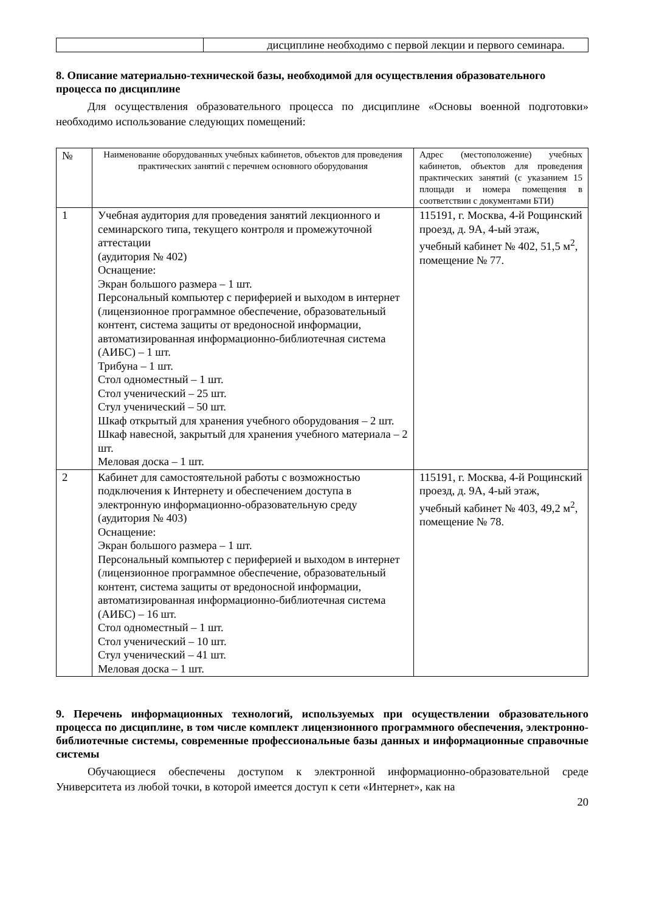| | дисциплине необходимо с первой лекции и первого семинара. |
8. Описание материально-технической базы, необходимой для осуществления образовательного процесса по дисциплине
Для осуществления образовательного процесса по дисциплине «Основы военной подготовки» необходимо использование следующих помещений:
| № | Наименование оборудованных учебных кабинетов, объектов для проведения практических занятий с перечнем основного оборудования | Адрес (местоположение) учебных кабинетов, объектов для проведения практических занятий (с указанием 15 площади и номера помещения в соответствии с документами БТИ) |
| --- | --- | --- |
| 1 | Учебная аудитория для проведения занятий лекционного и семинарского типа, текущего контроля и промежуточной аттестации (аудитория № 402) Оснащение: Экран большого размера – 1 шт. Персональный компьютер с периферией и выходом в интернет (лицензионное программное обеспечение, образовательный контент, система защиты от вредоносной информации, автоматизированная информационно-библиотечная система (АИБС) – 1 шт. Трибуна – 1 шт. Стол одноместный – 1 шт. Стол ученический – 25 шт. Стул ученический – 50 шт. Шкаф открытый для хранения учебного оборудования – 2 шт. Шкаф навесной, закрытый для хранения учебного материала – 2 шт. Меловая доска – 1 шт. | 115191, г. Москва, 4-й Рощинский проезд, д. 9А, 4-ый этаж, учебный кабинет № 402, 51,5 м<sup>2</sup>, помещение № 77. |
| 2 | Кабинет для самостоятельной работы с возможностью подключения к Интернету и обеспечением доступа в электронную информационно-образовательную среду (аудитория № 403) Оснащение: Экран большого размера – 1 шт. Персональный компьютер с периферией и выходом в интернет (лицензионное программное обеспечение, образовательный контент, система защиты от вредоносной информации, автоматизированная информационно-библиотечная система (АИБС) – 16 шт. Стол одноместный – 1 шт. Стол ученический – 10 шт. Стул ученический – 41 шт. Меловая доска – 1 шт. | 115191, г. Москва, 4-й Рощинский проезд, д. 9А, 4-ый этаж, учебный кабинет № 403, 49,2 м<sup>2</sup>, помещение № 78. |
9. Перечень информационных технологий, используемых при осуществлении образовательного процесса по дисциплине, в том числе комплект лицензионного программного обеспечения, электронно-библиотечные системы, современные профессиональные базы данных и информационные справочные системы
Обучающиеся обеспечены доступом к электронной информационно-образовательной среде Университета из любой точки, в которой имеется доступ к сети «Интернет», как на
20